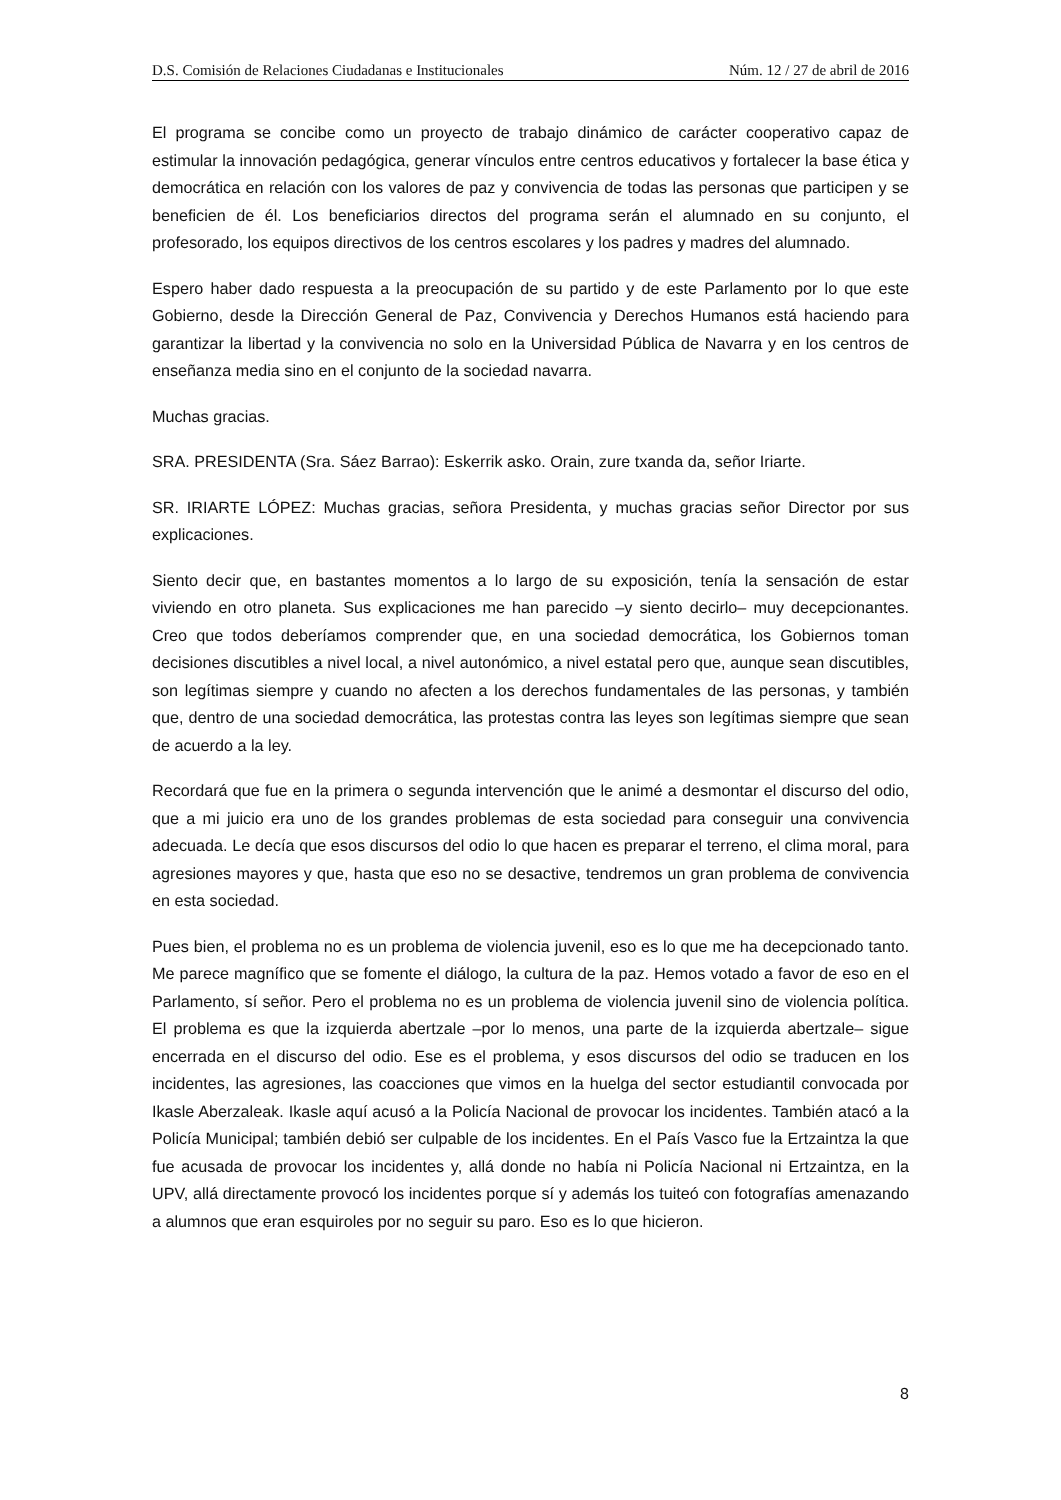D.S. Comisión de Relaciones Ciudadanas e Institucionales Núm. 12 / 27 de abril de 2016
El programa se concibe como un proyecto de trabajo dinámico de carácter cooperativo capaz de estimular la innovación pedagógica, generar vínculos entre centros educativos y fortalecer la base ética y democrática en relación con los valores de paz y convivencia de todas las personas que participen y se beneficien de él. Los beneficiarios directos del programa serán el alumnado en su conjunto, el profesorado, los equipos directivos de los centros escolares y los padres y madres del alumnado.
Espero haber dado respuesta a la preocupación de su partido y de este Parlamento por lo que este Gobierno, desde la Dirección General de Paz, Convivencia y Derechos Humanos está haciendo para garantizar la libertad y la convivencia no solo en la Universidad Pública de Navarra y en los centros de enseñanza media sino en el conjunto de la sociedad navarra.
Muchas gracias.
SRA. PRESIDENTA (Sra. Sáez Barrao): Eskerrik asko. Orain, zure txanda da, señor Iriarte.
SR. IRIARTE LÓPEZ: Muchas gracias, señora Presidenta, y muchas gracias señor Director por sus explicaciones.
Siento decir que, en bastantes momentos a lo largo de su exposición, tenía la sensación de estar viviendo en otro planeta. Sus explicaciones me han parecido –y siento decirlo– muy decepcionantes. Creo que todos deberíamos comprender que, en una sociedad democrática, los Gobiernos toman decisiones discutibles a nivel local, a nivel autonómico, a nivel estatal pero que, aunque sean discutibles, son legítimas siempre y cuando no afecten a los derechos fundamentales de las personas, y también que, dentro de una sociedad democrática, las protestas contra las leyes son legítimas siempre que sean de acuerdo a la ley.
Recordará que fue en la primera o segunda intervención que le animé a desmontar el discurso del odio, que a mi juicio era uno de los grandes problemas de esta sociedad para conseguir una convivencia adecuada. Le decía que esos discursos del odio lo que hacen es preparar el terreno, el clima moral, para agresiones mayores y que, hasta que eso no se desactive, tendremos un gran problema de convivencia en esta sociedad.
Pues bien, el problema no es un problema de violencia juvenil, eso es lo que me ha decepcionado tanto. Me parece magnífico que se fomente el diálogo, la cultura de la paz. Hemos votado a favor de eso en el Parlamento, sí señor. Pero el problema no es un problema de violencia juvenil sino de violencia política. El problema es que la izquierda abertzale –por lo menos, una parte de la izquierda abertzale– sigue encerrada en el discurso del odio. Ese es el problema, y esos discursos del odio se traducen en los incidentes, las agresiones, las coacciones que vimos en la huelga del sector estudiantil convocada por Ikasle Aberzaleak. Ikasle aquí acusó a la Policía Nacional de provocar los incidentes. También atacó a la Policía Municipal; también debió ser culpable de los incidentes. En el País Vasco fue la Ertzaintza la que fue acusada de provocar los incidentes y, allá donde no había ni Policía Nacional ni Ertzaintza, en la UPV, allá directamente provocó los incidentes porque sí y además los tuiteó con fotografías amenazando a alumnos que eran esquiroles por no seguir su paro. Eso es lo que hicieron.
8